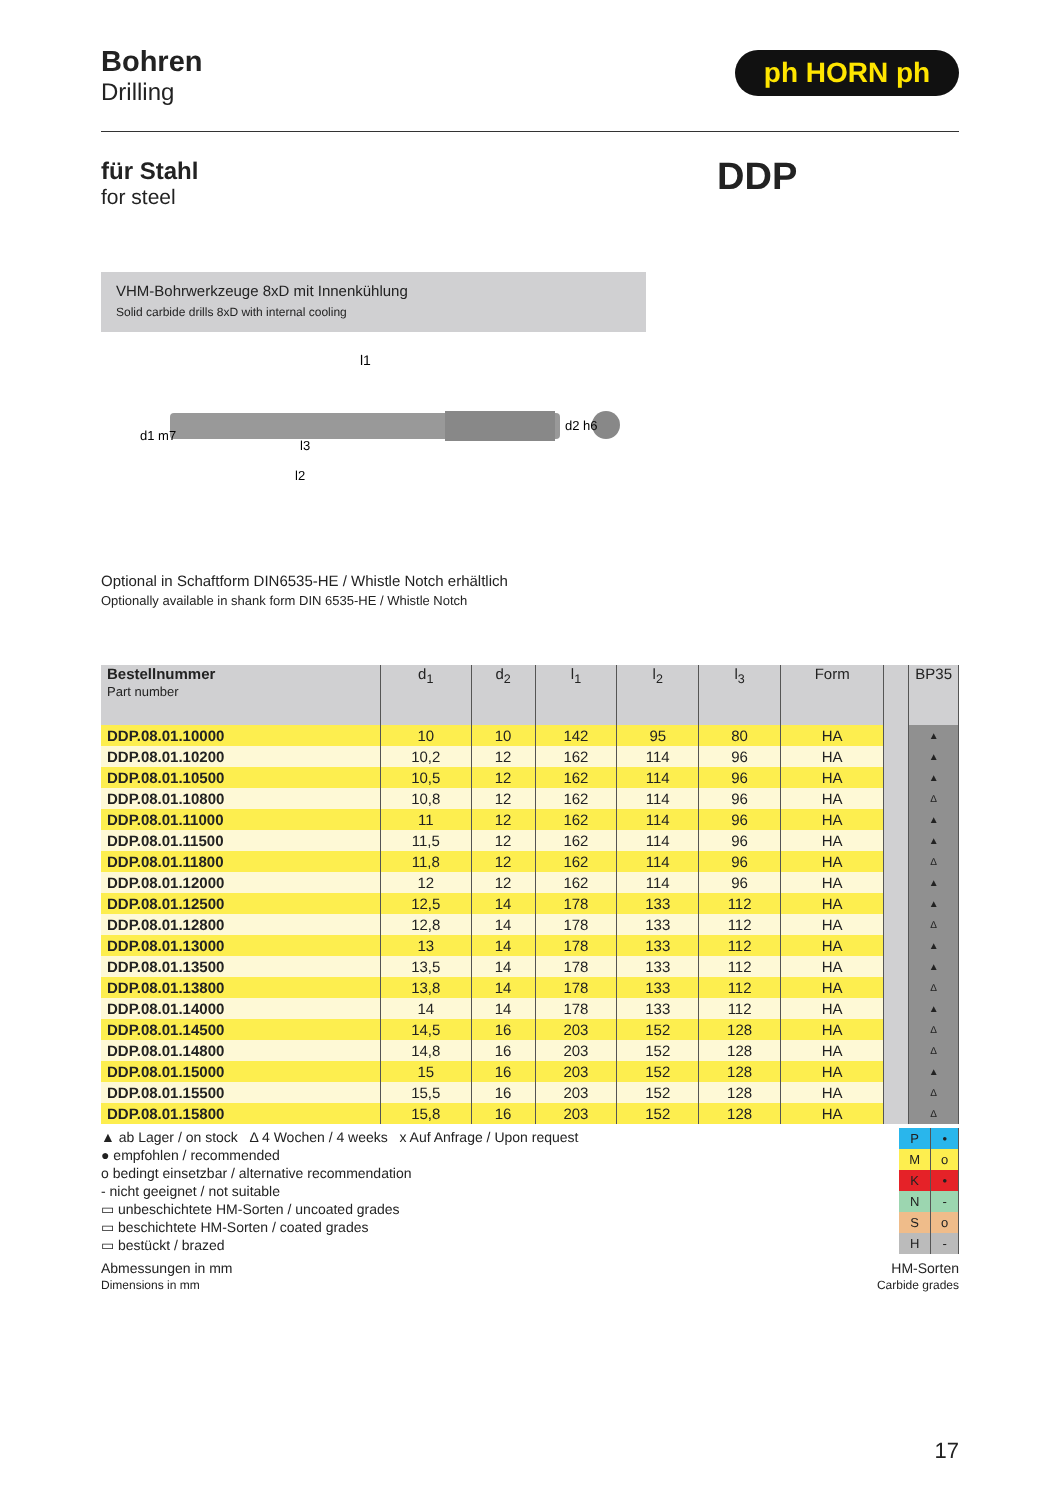Bohren
Drilling
ph HORN ph
für Stahl
for steel
DDP
VHM-Bohrwerkzeuge 8xD mit Innenkühlung
Solid carbide drills 8xD with internal cooling
l1
l3
l2
d1 m7
d2 h6
Optional in Schaftform DIN6535-HE / Whistle Notch erhältlich
Optionally available in shank form DIN 6535-HE / Whistle Notch
| Bestellnummer Part number | d<sub>1</sub> | d<sub>2</sub> | l<sub>1</sub> | l<sub>2</sub> | l<sub>3</sub> | Form | | BP35 |
| --- | --- | --- | --- | --- | --- | --- | --- | --- |
| DDP.08.01.10000 | 10 | 10 | 142 | 95 | 80 | HA | | ▲ |
| DDP.08.01.10200 | 10,2 | 12 | 162 | 114 | 96 | HA | | ▲ |
| DDP.08.01.10500 | 10,5 | 12 | 162 | 114 | 96 | HA | | ▲ |
| DDP.08.01.10800 | 10,8 | 12 | 162 | 114 | 96 | HA | | Δ |
| DDP.08.01.11000 | 11 | 12 | 162 | 114 | 96 | HA | | ▲ |
| DDP.08.01.11500 | 11,5 | 12 | 162 | 114 | 96 | HA | | ▲ |
| DDP.08.01.11800 | 11,8 | 12 | 162 | 114 | 96 | HA | | Δ |
| DDP.08.01.12000 | 12 | 12 | 162 | 114 | 96 | HA | | ▲ |
| DDP.08.01.12500 | 12,5 | 14 | 178 | 133 | 112 | HA | | ▲ |
| DDP.08.01.12800 | 12,8 | 14 | 178 | 133 | 112 | HA | | Δ |
| DDP.08.01.13000 | 13 | 14 | 178 | 133 | 112 | HA | | ▲ |
| DDP.08.01.13500 | 13,5 | 14 | 178 | 133 | 112 | HA | | ▲ |
| DDP.08.01.13800 | 13,8 | 14 | 178 | 133 | 112 | HA | | Δ |
| DDP.08.01.14000 | 14 | 14 | 178 | 133 | 112 | HA | | ▲ |
| DDP.08.01.14500 | 14,5 | 16 | 203 | 152 | 128 | HA | | Δ |
| DDP.08.01.14800 | 14,8 | 16 | 203 | 152 | 128 | HA | | Δ |
| DDP.08.01.15000 | 15 | 16 | 203 | 152 | 128 | HA | | ▲ |
| DDP.08.01.15500 | 15,5 | 16 | 203 | 152 | 128 | HA | | Δ |
| DDP.08.01.15800 | 15,8 | 16 | 203 | 152 | 128 | HA | | Δ |
▲ ab Lager / on stock Δ 4 Wochen / 4 weeks x Auf Anfrage / Upon request
● empfohlen / recommended
o bedingt einsetzbar / alternative recommendation
- nicht geeignet / not suitable
▭ unbeschichtete HM-Sorten / uncoated grades
▭ beschichtete HM-Sorten / coated grades
▭ bestückt / brazed
| P | • |
| M | o |
| K | • |
| N | - |
| S | o |
| H | - |
Abmessungen in mm
Dimensions in mm
HM-Sorten
Carbide grades
17